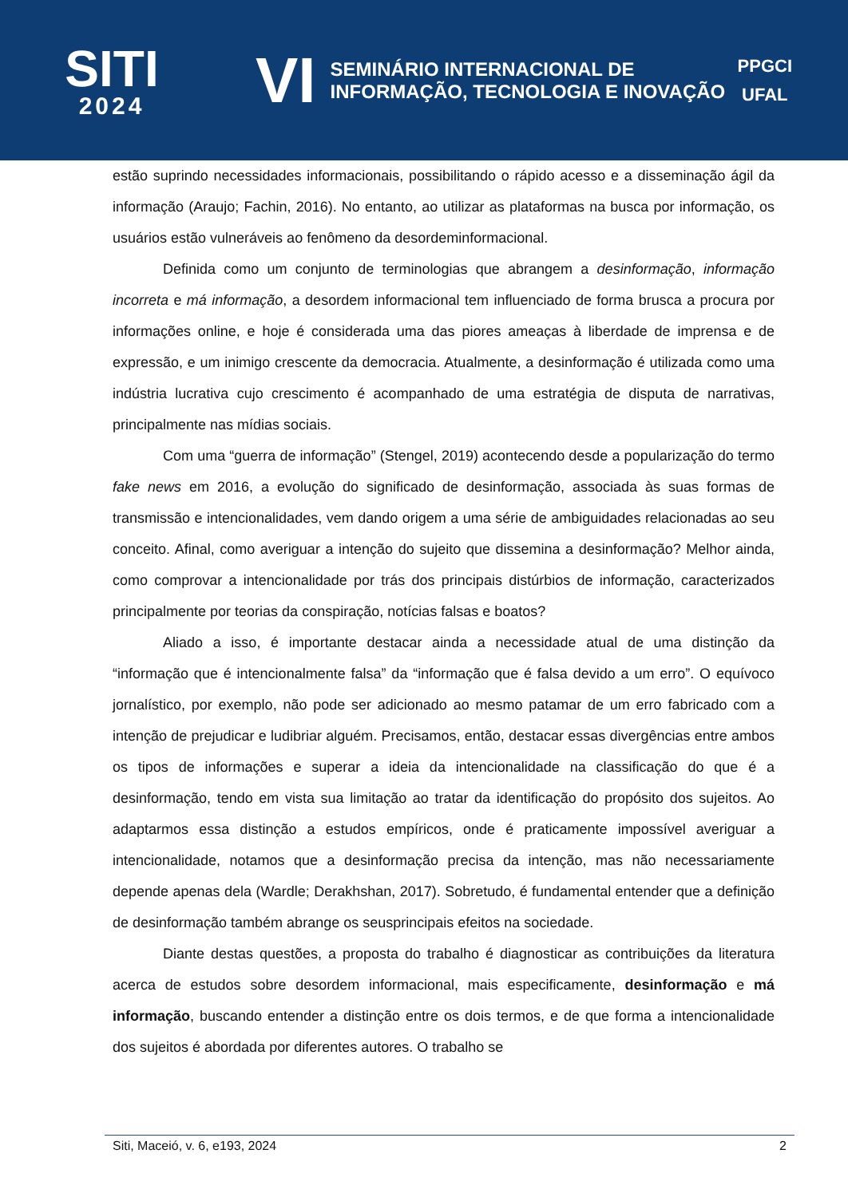SITI
2024
VI
SEMINÁRIO INTERNACIONAL DE
INFORMAÇÃO, TECNOLOGIA E INOVAÇÃO
PPGCI
UFAL
estão suprindo necessidades informacionais, possibilitando o rápido acesso e a disseminação ágil da informação (Araujo; Fachin, 2016). No entanto, ao utilizar as plataformas na busca por informação, os usuários estão vulneráveis ao fenômeno da desordeminformacional.
Definida como um conjunto de terminologias que abrangem a desinformação, informação incorreta e má informação, a desordem informacional tem influenciado de forma brusca a procura por informações online, e hoje é considerada uma das piores ameaças à liberdade de imprensa e de expressão, e um inimigo crescente da democracia. Atualmente, a desinformação é utilizada como uma indústria lucrativa cujo crescimento é acompanhado de uma estratégia de disputa de narrativas, principalmente nas mídias sociais.
Com uma “guerra de informação” (Stengel, 2019) acontecendo desde a popularização do termo fake news em 2016, a evolução do significado de desinformação, associada às suas formas de transmissão e intencionalidades, vem dando origem a uma série de ambiguidades relacionadas ao seu conceito. Afinal, como averiguar a intenção do sujeito que dissemina a desinformação? Melhor ainda, como comprovar a intencionalidade por trás dos principais distúrbios de informação, caracterizados principalmente por teorias da conspiração, notícias falsas e boatos?
Aliado a isso, é importante destacar ainda a necessidade atual de uma distinção da “informação que é intencionalmente falsa” da “informação que é falsa devido a um erro”. O equívoco jornalístico, por exemplo, não pode ser adicionado ao mesmo patamar de um erro fabricado com a intenção de prejudicar e ludibriar alguém. Precisamos, então, destacar essas divergências entre ambos os tipos de informações e superar a ideia da intencionalidade na classificação do que é a desinformação, tendo em vista sua limitação ao tratar da identificação do propósito dos sujeitos. Ao adaptarmos essa distinção a estudos empíricos, onde é praticamente impossível averiguar a intencionalidade, notamos que a desinformação precisa da intenção, mas não necessariamente depende apenas dela (Wardle; Derakhshan, 2017). Sobretudo, é fundamental entender que a definição de desinformação também abrange os seusprincipais efeitos na sociedade.
Diante destas questões, a proposta do trabalho é diagnosticar as contribuições da literatura acerca de estudos sobre desordem informacional, mais especificamente, desinformação e má informação, buscando entender a distinção entre os dois termos, e de que forma a intencionalidade dos sujeitos é abordada por diferentes autores. O trabalho se
Siti, Maceió, v. 6, e193, 2024 2